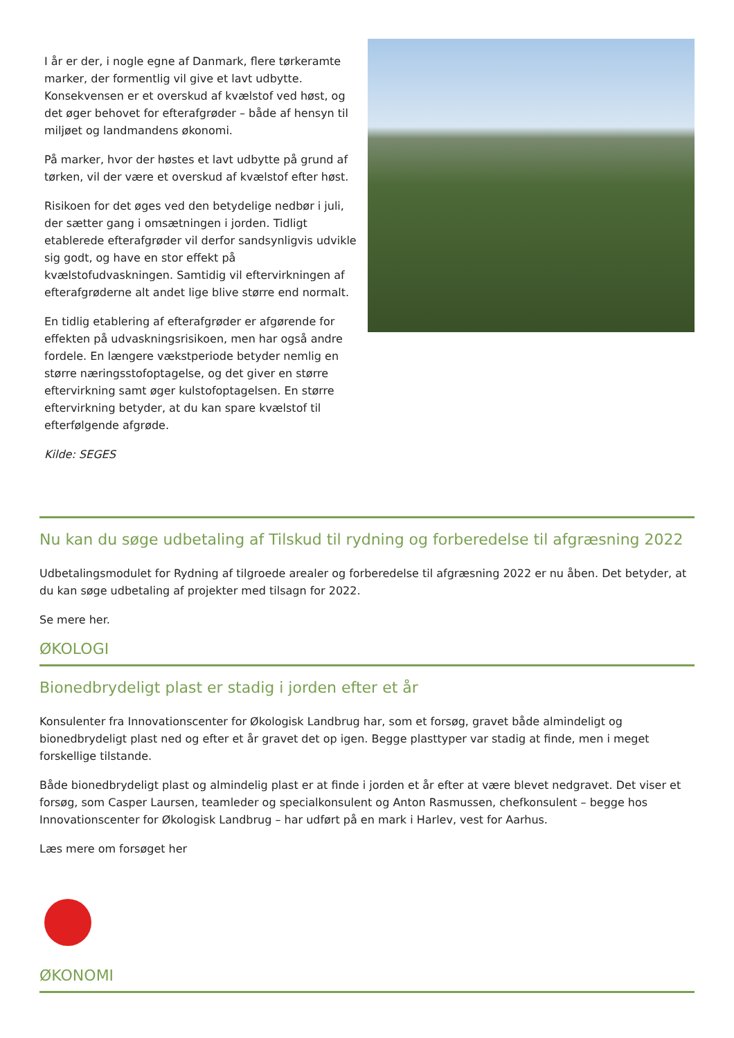I år er der, i nogle egne af Danmark, flere tørkeramte marker, der formentlig vil give et lavt udbytte. Konsekvensen er et overskud af kvælstof ved høst, og det øger behovet for efterafgrøder – både af hensyn til miljøet og landmandens økonomi.
På marker, hvor der høstes et lavt udbytte på grund af tørken, vil der være et overskud af kvælstof efter høst.
Risikoen for det øges ved den betydelige nedbør i juli, der sætter gang i omsætningen i jorden. Tidligt etablerede efterafgrøder vil derfor sandsynligvis udvikle sig godt, og have en stor effekt på kvælstofudvaskningen. Samtidig vil eftervirkningen af efterafgrøderne alt andet lige blive større end normalt.
En tidlig etablering af efterafgrøder er afgørende for effekten på udvaskningsrisikoen, men har også andre fordele. En længere vækstperiode betyder nemlig en større næringsstofoptagelse, og det giver en større eftervirkning samt øger kulstofoptagelsen. En større eftervirkning betyder, at du kan spare kvælstof til efterfølgende afgrøde.
Kilde: SEGES
Nu kan du søge udbetaling af Tilskud til rydning og forberedelse til afgræsning 2022
Udbetalingsmodulet for Rydning af tilgroede arealer og forberedelse til afgræsning 2022 er nu åben. Det betyder, at du kan søge udbetaling af projekter med tilsagn for 2022.
Se mere her.
ØKOLOGI
Bionedbrydeligt plast er stadig i jorden efter et år
Konsulenter fra Innovationscenter for Økologisk Landbrug har, som et forsøg, gravet både almindeligt og bionedbrydeligt plast ned og efter et år gravet det op igen. Begge plasttyper var stadig at finde, men i meget forskellige tilstande.
Både bionedbrydeligt plast og almindelig plast er at finde i jorden et år efter at være blevet nedgravet. Det viser et forsøg, som Casper Laursen, teamleder og specialkonsulent og Anton Rasmussen, chefkonsulent – begge hos Innovationscenter for Økologisk Landbrug – har udført på en mark i Harlev, vest for Aarhus.
Læs mere om forsøget her
ØKONOMI